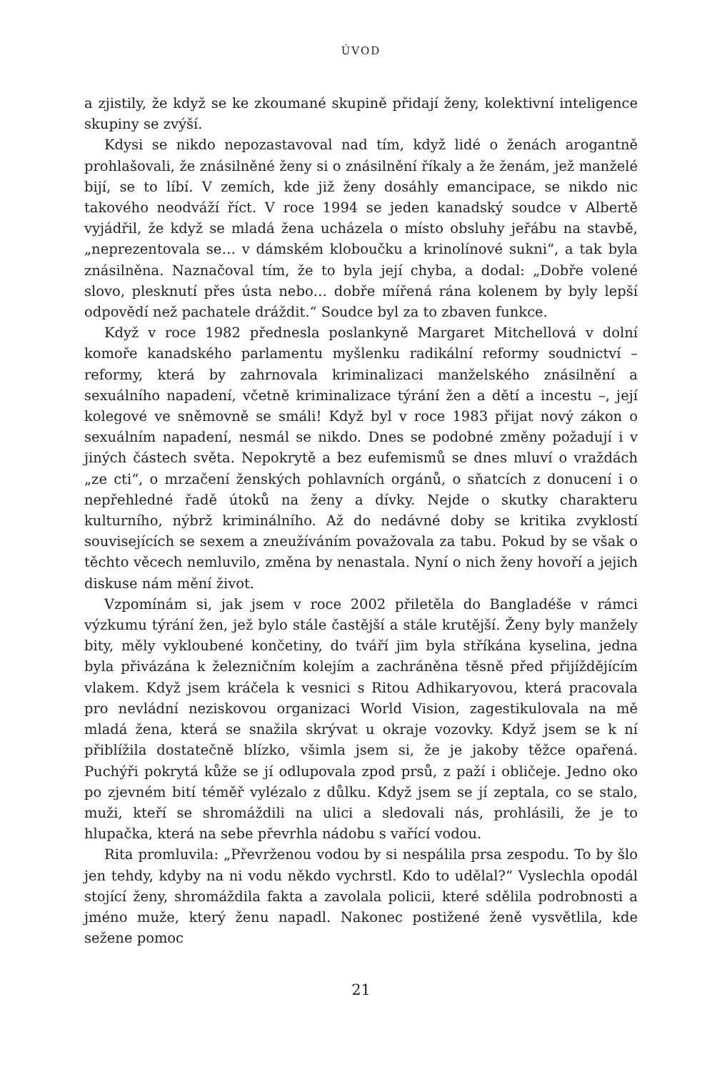ÚVOD
a zjistily, že když se ke zkoumané skupině přidají ženy, kolektivní inteligence skupiny se zvýší.
Kdysi se nikdo nepozastavoval nad tím, když lidé o ženách arogantně prohlašovali, že znásilněné ženy si o znásilnění říkaly a že ženám, jež manželé bijí, se to líbí. V zemích, kde již ženy dosáhly emancipace, se nikdo nic takového neodváží říct. V roce 1994 se jeden kanadský soudce v Albertě vyjádřil, že když se mladá žena ucházela o místo obsluhy jeřábu na stavbě, „neprezentovala se… v dámském kloboučku a krinolínové sukni“, a tak byla znásilněna. Naznačoval tím, že to byla její chyba, a dodal: „Dobře volené slovo, plesknutí přes ústa nebo… dobře mířená rána kolenem by byly lepší odpovědí než pachatele dráždit.“ Soudce byl za to zbaven funkce.
Když v roce 1982 přednesla poslankyně Margaret Mitchellová v dolní komoře kanadského parlamentu myšlenku radikální reformy soudnictví – reformy, která by zahrnovala kriminalizaci manželského znásilnění a sexuálního napadení, včetně kriminalizace týrání žen a dětí a incestu –, její kolegové ve sněmovně se smáli! Když byl v roce 1983 přijat nový zákon o sexuálním napadení, nesmál se nikdo. Dnes se podobné změny požadují i v jiných částech světa. Nepokrytě a bez eufemismů se dnes mluví o vraždách „ze cti“, o mrzačení ženských pohlavních orgánů, o sňatcích z donucení i o nepřehledné řadě útoků na ženy a dívky. Nejde o skutky charakteru kulturního, nýbrž kriminálního. Až do nedávné doby se kritika zvyklostí souvisejících se sexem a zneužíváním považovala za tabu. Pokud by se však o těchto věcech nemluvilo, změna by nenastala. Nyní o nich ženy hovoří a jejich diskuse nám mění život.
Vzpomínám si, jak jsem v roce 2002 přiletěla do Bangladéše v rámci výzkumu týrání žen, jež bylo stále častější a stále krutější. Ženy byly manžely bity, měly vykloubené končetiny, do tváří jim byla stříkána kyselina, jedna byla přivázána k železničním kolejím a zachráněna těsně před přijíždějícím vlakem. Když jsem kráčela k vesnici s Ritou Adhikaryovou, která pracovala pro nevládní neziskovou organizaci World Vision, zagestikulovala na mě mladá žena, která se snažila skrývat u okraje vozovky. Když jsem se k ní přiblížila dostatečně blízko, všimla jsem si, že je jakoby těžce opařená. Puchýři pokrytá kůže se jí odlupovala zpod prsů, z paží i obličeje. Jedno oko po zjevném bití téměř vylézalo z důlku. Když jsem se jí zeptala, co se stalo, muži, kteří se shromáždili na ulici a sledovali nás, prohlásili, že je to hlupačka, která na sebe převrhla nádobu s vařící vodou.
Rita promluvila: „Převrženou vodou by si nespálila prsa zespodu. To by šlo jen tehdy, kdyby na ni vodu někdo vychrstl. Kdo to udělal?“ Vyslechla opodál stojící ženy, shromáždila fakta a zavolala policii, které sdělila podrobnosti a jméno muže, který ženu napadl. Nakonec postižené ženě vysvětlila, kde sežene pomoc
21